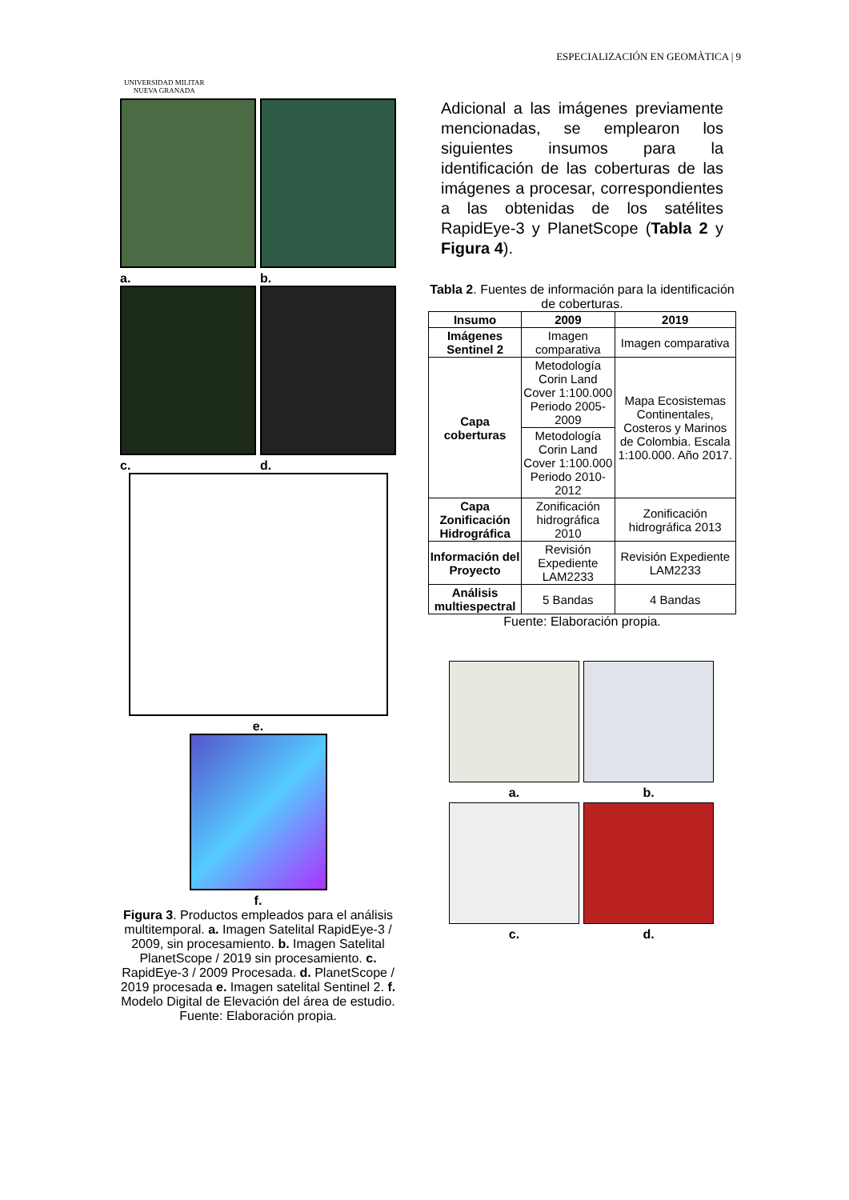UNIVERSIDAD MILITAR
NUEVA GRANADA
ESPECIALIZACIÓN EN GEOMÀTICA | 9
a. b.
c. d.
e.
f.
Figura 3. Productos empleados para el análisis multitemporal. a. Imagen Satelital RapidEye-3 / 2009, sin procesamiento. b. Imagen Satelital PlanetScope / 2019 sin procesamiento. c. RapidEye-3 / 2009 Procesada. d. PlanetScope / 2019 procesada e. Imagen satelital Sentinel 2. f. Modelo Digital de Elevación del área de estudio.
Fuente: Elaboración propia.
Adicional a las imágenes previamente mencionadas, se emplearon los siguientes insumos para la identificación de las coberturas de las imágenes a procesar, correspondientes a las obtenidas de los satélites RapidEye-3 y PlanetScope (Tabla 2 y Figura 4).
Tabla 2. Fuentes de información para la identificación de coberturas.
| Insumo | 2009 | 2019 |
| --- | --- | --- |
| Imágenes Sentinel 2 | Imagen comparativa | Imagen comparativa |
| Capa coberturas | Metodología Corin Land Cover 1:100.000 Periodo 2005-2009 | Mapa Ecosistemas Continentales, Costeros y Marinos de Colombia. Escala 1:100.000. Año 2017. |
| | Metodología Corin Land Cover 1:100.000 Periodo 2010-2012 | |
| Capa Zonificación Hidrográfica | Zonificación hidrográfica 2010 | Zonificación hidrográfica 2013 |
| Información del Proyecto | Revisión Expediente LAM2233 | Revisión Expediente LAM2233 |
| Análisis multiespectral | 5 Bandas | 4 Bandas |
Fuente: Elaboración propia.
a.
b.
c.
d.